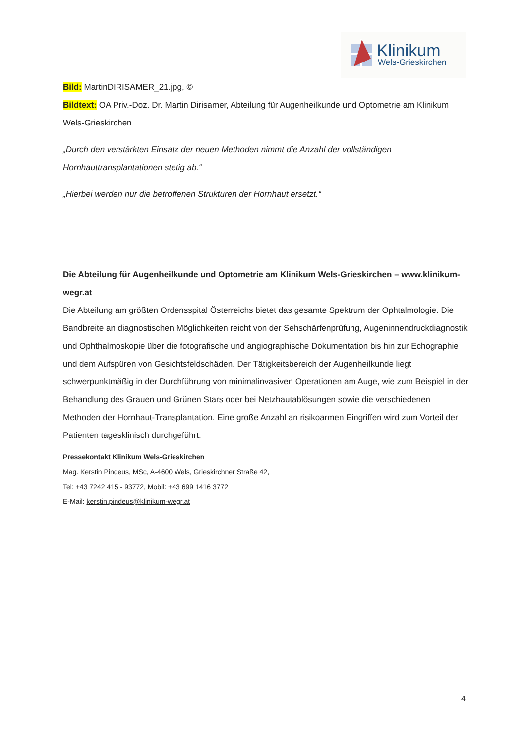Klinikum
Wels-Grieskirchen
Bild: MartinDIRISAMER_21.jpg, ©
Bildtext: OA Priv.-Doz. Dr. Martin Dirisamer, Abteilung für Augenheilkunde und Optometrie am Klinikum Wels-Grieskirchen
„Durch den verstärkten Einsatz der neuen Methoden nimmt die Anzahl der vollständigen Hornhauttransplantationen stetig ab.“
„Hierbei werden nur die betroffenen Strukturen der Hornhaut ersetzt.“
Die Abteilung für Augenheilkunde und Optometrie am Klinikum Wels-Grieskirchen – www.klinikum-wegr.at
Die Abteilung am größten Ordensspital Österreichs bietet das gesamte Spektrum der Ophtalmologie. Die Bandbreite an diagnostischen Möglichkeiten reicht von der Sehschärfenprüfung, Augeninnendruckdiagnostik und Ophthalmoskopie über die fotografische und angiographische Dokumentation bis hin zur Echographie und dem Aufspüren von Gesichtsfeldschäden. Der Tätigkeitsbereich der Augenheilkunde liegt schwerpunktmäßig in der Durchführung von minimalinvasiven Operationen am Auge, wie zum Beispiel in der Behandlung des Grauen und Grünen Stars oder bei Netzhautablösungen sowie die verschiedenen Methoden der Hornhaut-Transplantation. Eine große Anzahl an risikoarmen Eingriffen wird zum Vorteil der Patienten tagesklinisch durchgeführt.
Pressekontakt Klinikum Wels-Grieskirchen
Mag. Kerstin Pindeus, MSc, A-4600 Wels, Grieskirchner Straße 42,
Tel: +43 7242 415 - 93772, Mobil: +43 699 1416 3772
E-Mail: kerstin.pindeus@klinikum-wegr.at
4